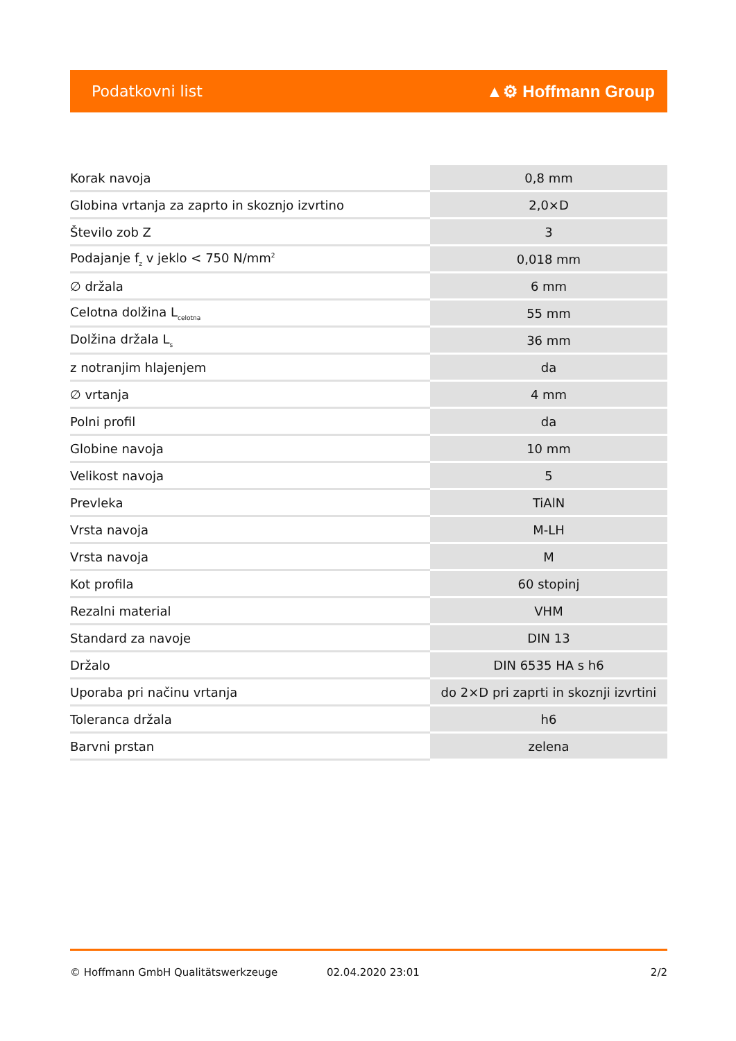Podatkovni list ▲⚙ Hoffmann Group
| Korak navoja | 0,8 mm |
| Globina vrtanja za zaprto in skoznjo izvrtino | 2,0×D |
| Število zob Z | 3 |
| Podajanje f<sub>z</sub> v jeklo < 750 N/mm<sup>2</sup> | 0,018 mm |
| ∅ držala | 6 mm |
| Celotna dolžina L<sub>celotna</sub> | 55 mm |
| Dolžina držala L<sub>s</sub> | 36 mm |
| z notranjim hlajenjem | da |
| ∅ vrtanja | 4 mm |
| Polni profil | da |
| Globine navoja | 10 mm |
| Velikost navoja | 5 |
| Prevleka | TiAlN |
| Vrsta navoja | M-LH |
| Vrsta navoja | M |
| Kot profila | 60 stopinj |
| Rezalni material | VHM |
| Standard za navoje | DIN 13 |
| Držalo | DIN 6535 HA s h6 |
| Uporaba pri načinu vrtanja | do 2×D pri zaprti in skoznji izvrtini |
| Toleranca držala | h6 |
| Barvni prstan | zelena |
© Hoffmann GmbH Qualitätswerkzeuge 02.04.2020 23:01 2/2